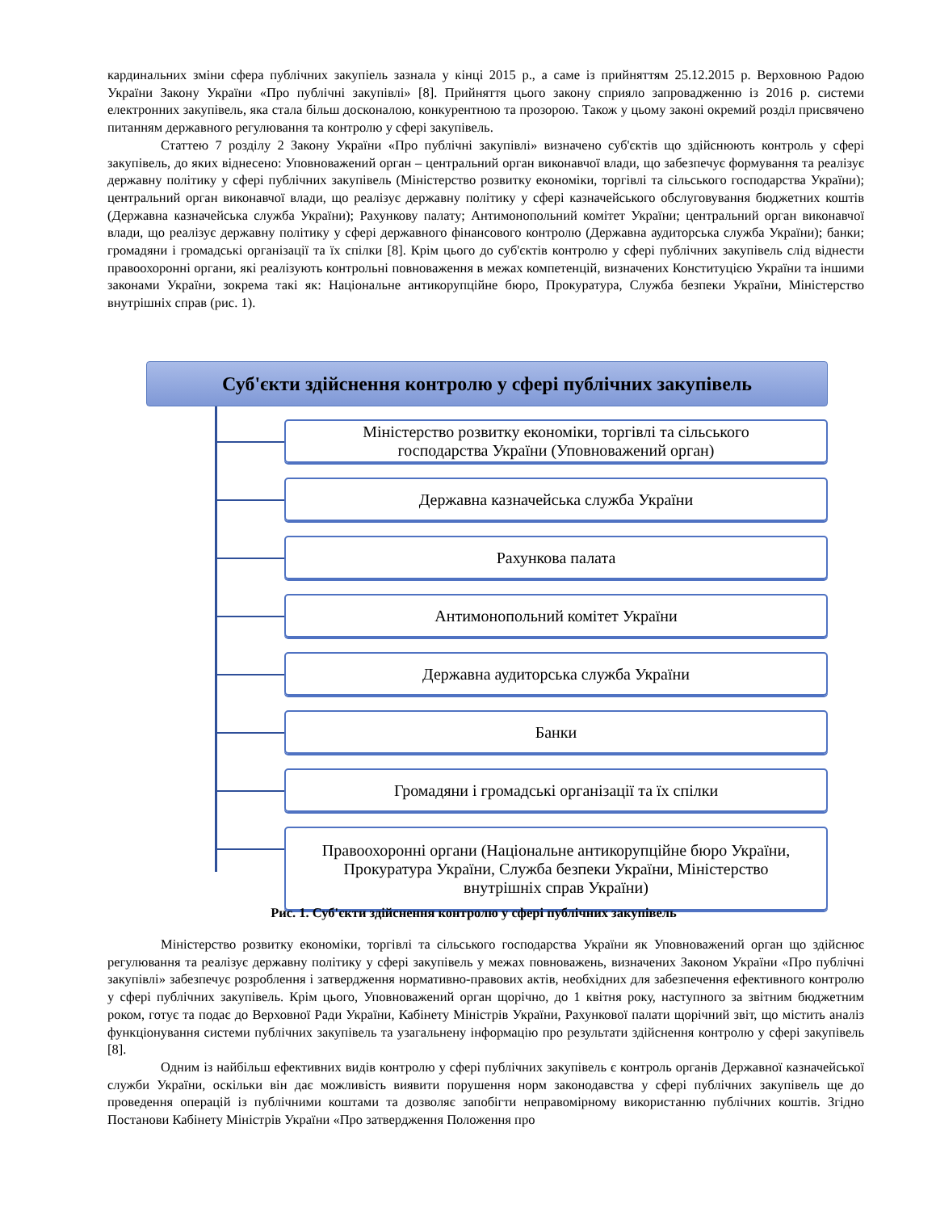кардинальних зміни сфера публічних закупіель зазнала у кінці 2015 р., а саме із прийняттям 25.12.2015 р. Верховною Радою України Закону України «Про публічні закупівлі» [8]. Прийняття цього закону сприяло запровадженню із 2016 р. системи електронних закупівель, яка стала більш досконалою, конкурентною та прозорою. Також у цьому законі окремий розділ присвячено питанням державного регулювання та контролю у сфері закупівель.
Статтею 7 розділу 2 Закону України «Про публічні закупівлі» визначено суб'єктів що здійснюють контроль у сфері закупівель, до яких віднесено: Уповноважений орган – центральний орган виконавчої влади, що забезпечує формування та реалізує державну політику у сфері публічних закупівель (Міністерство розвитку економіки, торгівлі та сільського господарства України); центральний орган виконавчої влади, що реалізує державну політику у сфері казначейського обслуговування бюджетних коштів (Державна казначейська служба України); Рахункову палату; Антимонопольний комітет України; центральний орган виконавчої влади, що реалізує державну політику у сфері державного фінансового контролю (Державна аудиторська служба України); банки; громадяни і громадські організації та їх спілки [8]. Крім цього до суб'єктів контролю у сфері публічних закупівель слід віднести правоохоронні органи, які реалізують контрольні повноваження в межах компетенцій, визначених Конституцією України та іншими законами України, зокрема такі як: Національне антикорупційне бюро, Прокуратура, Служба безпеки України, Міністерство внутрішніх справ (рис. 1).
Суб'єкти здійснення контролю у сфері публічних закупівель
Міністерство розвитку економіки, торгівлі та сільського
господарства України (Уповноважений орган)
Державна казначейська служба України
Рахункова палата
Антимонопольний комітет України
Державна аудиторська служба України
Банки
Громадяни і громадські організації та їх спілки
Правоохоронні органи (Національне антикорупційне бюро України,
Прокуратура України, Служба безпеки України, Міністерство
внутрішніх справ України)
Рис. 1. Суб'єкти здійснення контролю у сфері публічних закупівель
Міністерство розвитку економіки, торгівлі та сільського господарства України як Уповноважений орган що здійснює регулювання та реалізує державну політику у сфері закупівель у межах повноважень, визначених Законом України «Про публічні закупівлі» забезпечує розроблення і затвердження нормативно-правових актів, необхідних для забезпечення ефективного контролю у сфері публічних закупівель. Крім цього, Уповноважений орган щорічно, до 1 квітня року, наступного за звітним бюджетним роком, готує та подає до Верховної Ради України, Кабінету Міністрів України, Рахункової палати щорічний звіт, що містить аналіз функціонування системи публічних закупівель та узагальнену інформацію про результати здійснення контролю у сфері закупівель [8].
Одним із найбільш ефективних видів контролю у сфері публічних закупівель є контроль органів Державної казначейської служби України, оскільки він дає можливість виявити порушення норм законодавства у сфері публічних закупівель ще до проведення операцій із публічними коштами та дозволяє запобігти неправомірному використанню публічних коштів. Згідно Постанови Кабінету Міністрів України «Про затвердження Положення про